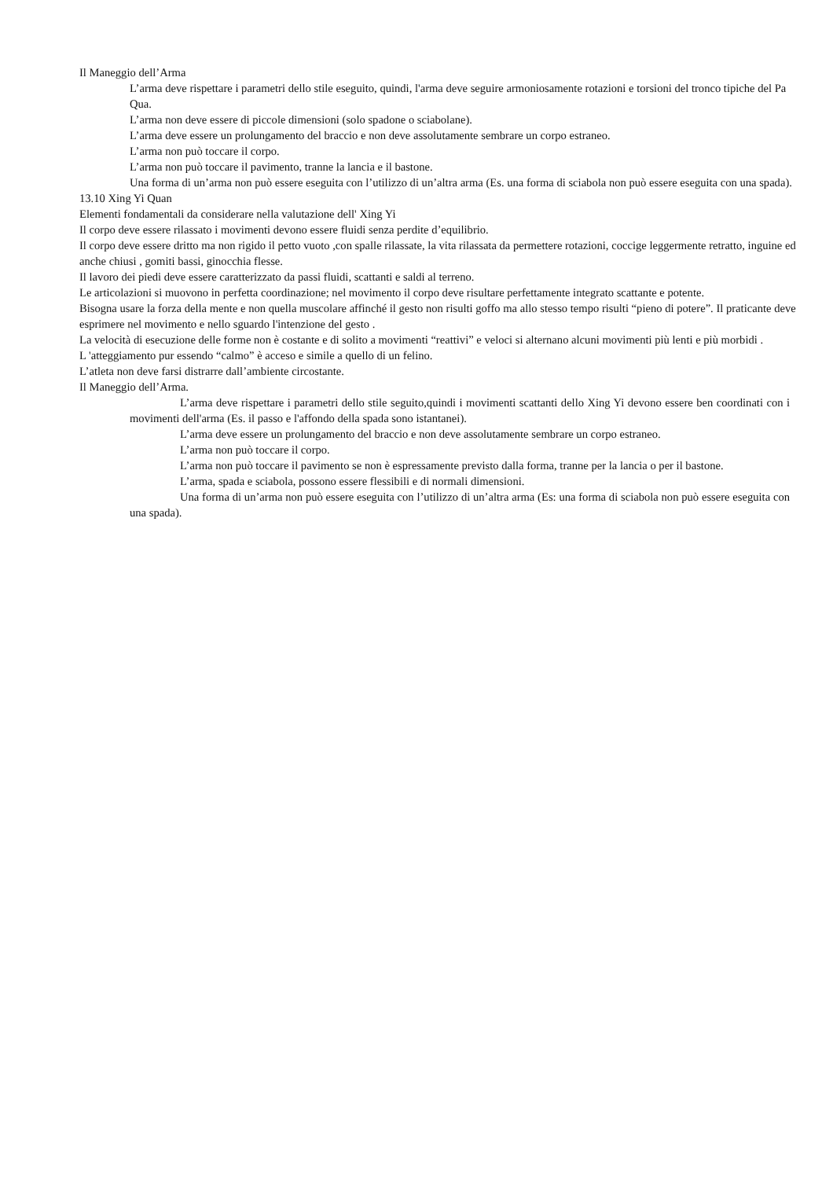Il Maneggio dell’Arma
L’arma deve rispettare i parametri dello stile eseguito, quindi, l'arma deve seguire armoniosamente rotazioni e torsioni del tronco tipiche del Pa Qua.
L’arma non deve essere di piccole dimensioni (solo spadone o sciabolane).
L’arma deve essere un prolungamento del braccio e non deve assolutamente sembrare un corpo estraneo.
L’arma non può toccare il corpo.
L’arma non può toccare il pavimento, tranne la lancia e il bastone.
Una forma di un’arma non può essere eseguita con l’utilizzo di un’altra arma (Es. una forma di sciabola non può essere eseguita con una spada).
13.10 Xing Yi Quan
Elementi fondamentali da considerare nella valutazione dell' Xing Yi
Il corpo deve essere rilassato i movimenti devono essere fluidi senza perdite d’equilibrio.
Il corpo deve essere dritto ma non rigido il petto vuoto ,con spalle rilassate, la vita rilassata da permettere rotazioni, coccige leggermente retratto, inguine ed anche chiusi , gomiti bassi, ginocchia flesse.
Il lavoro dei piedi deve essere caratterizzato da passi fluidi, scattanti e saldi al terreno.
Le articolazioni si muovono in perfetta coordinazione; nel movimento il corpo deve risultare perfettamente integrato scattante e potente.
Bisogna usare la forza della mente e non quella muscolare affinché il gesto non risulti goffo ma allo stesso tempo risulti “pieno di potere”. Il praticante deve esprimere nel movimento e nello sguardo l'intenzione del gesto .
La velocità di esecuzione delle forme non è costante e di solito a movimenti “reattivi” e veloci si alternano alcuni movimenti più lenti e più morbidi .
L 'atteggiamento pur essendo “calmo” è acceso e simile a quello di un felino.
L’atleta non deve farsi distrarre dall’ambiente circostante.
Il Maneggio dell’Arma.
L’arma deve rispettare i parametri dello stile seguito,quindi i movimenti scattanti dello Xing Yi devono essere ben coordinati con i movimenti dell'arma (Es. il passo e l'affondo della spada sono istantanei).
L’arma deve essere un prolungamento del braccio e non deve assolutamente sembrare un corpo estraneo.
L’arma non può toccare il corpo.
L’arma non può toccare il pavimento se non è espressamente previsto dalla forma, tranne per la lancia o per il bastone.
L’arma, spada e sciabola, possono essere flessibili e di normali dimensioni.
Una forma di un’arma non può essere eseguita con l’utilizzo di un’altra arma (Es: una forma di sciabola non può essere eseguita con una spada).